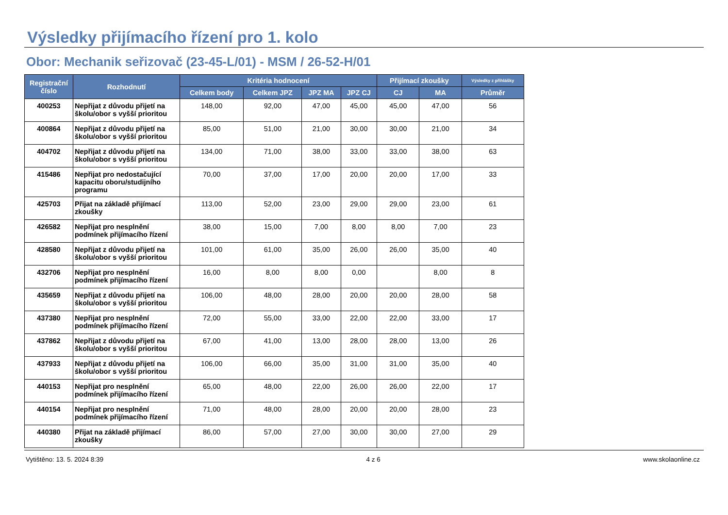Výsledky přijímacího řízení pro 1. kolo
Obor: Mechanik seřizovač (23-45-L/01) - MSM / 26-52-H/01
| Registrační číslo | Rozhodnutí | Kritéria hodnocení | | | | Přijímací zkoušky | | Výsledky z přihlášky |
| --- | --- | --- | --- | --- | --- | --- | --- | --- |
| | | Celkem body | Celkem JPZ | JPZ MA | JPZ CJ | CJ | MA | Průměr |
| 400253 | Nepřijat z důvodu přijetí na školu/obor s vyšší prioritou | 148,00 | 92,00 | 47,00 | 45,00 | 45,00 | 47,00 | 56 |
| 400864 | Nepřijat z důvodu přijetí na školu/obor s vyšší prioritou | 85,00 | 51,00 | 21,00 | 30,00 | 30,00 | 21,00 | 34 |
| 404702 | Nepřijat z důvodu přijetí na školu/obor s vyšší prioritou | 134,00 | 71,00 | 38,00 | 33,00 | 33,00 | 38,00 | 63 |
| 415486 | Nepřijat pro nedostačující kapacitu oboru/studijního programu | 70,00 | 37,00 | 17,00 | 20,00 | 20,00 | 17,00 | 33 |
| 425703 | Přijat na základě přijímací zkoušky | 113,00 | 52,00 | 23,00 | 29,00 | 29,00 | 23,00 | 61 |
| 426582 | Nepřijat pro nesplnění podmínek přijímacího řízení | 38,00 | 15,00 | 7,00 | 8,00 | 8,00 | 7,00 | 23 |
| 428580 | Nepřijat z důvodu přijetí na školu/obor s vyšší prioritou | 101,00 | 61,00 | 35,00 | 26,00 | 26,00 | 35,00 | 40 |
| 432706 | Nepřijat pro nesplnění podmínek přijímacího řízení | 16,00 | 8,00 | 8,00 | 0,00 | | 8,00 | 8 |
| 435659 | Nepřijat z důvodu přijetí na školu/obor s vyšší prioritou | 106,00 | 48,00 | 28,00 | 20,00 | 20,00 | 28,00 | 58 |
| 437380 | Nepřijat pro nesplnění podmínek přijímacího řízení | 72,00 | 55,00 | 33,00 | 22,00 | 22,00 | 33,00 | 17 |
| 437862 | Nepřijat z důvodu přijetí na školu/obor s vyšší prioritou | 67,00 | 41,00 | 13,00 | 28,00 | 28,00 | 13,00 | 26 |
| 437933 | Nepřijat z důvodu přijetí na školu/obor s vyšší prioritou | 106,00 | 66,00 | 35,00 | 31,00 | 31,00 | 35,00 | 40 |
| 440153 | Nepřijat pro nesplnění podmínek přijímacího řízení | 65,00 | 48,00 | 22,00 | 26,00 | 26,00 | 22,00 | 17 |
| 440154 | Nepřijat pro nesplnění podmínek přijímacího řízení | 71,00 | 48,00 | 28,00 | 20,00 | 20,00 | 28,00 | 23 |
| 440380 | Přijat na základě přijímací zkoušky | 86,00 | 57,00 | 27,00 | 30,00 | 30,00 | 27,00 | 29 |
Vytištěno: 13. 5. 2024 8:39 4 z 6 www.skolaonline.cz